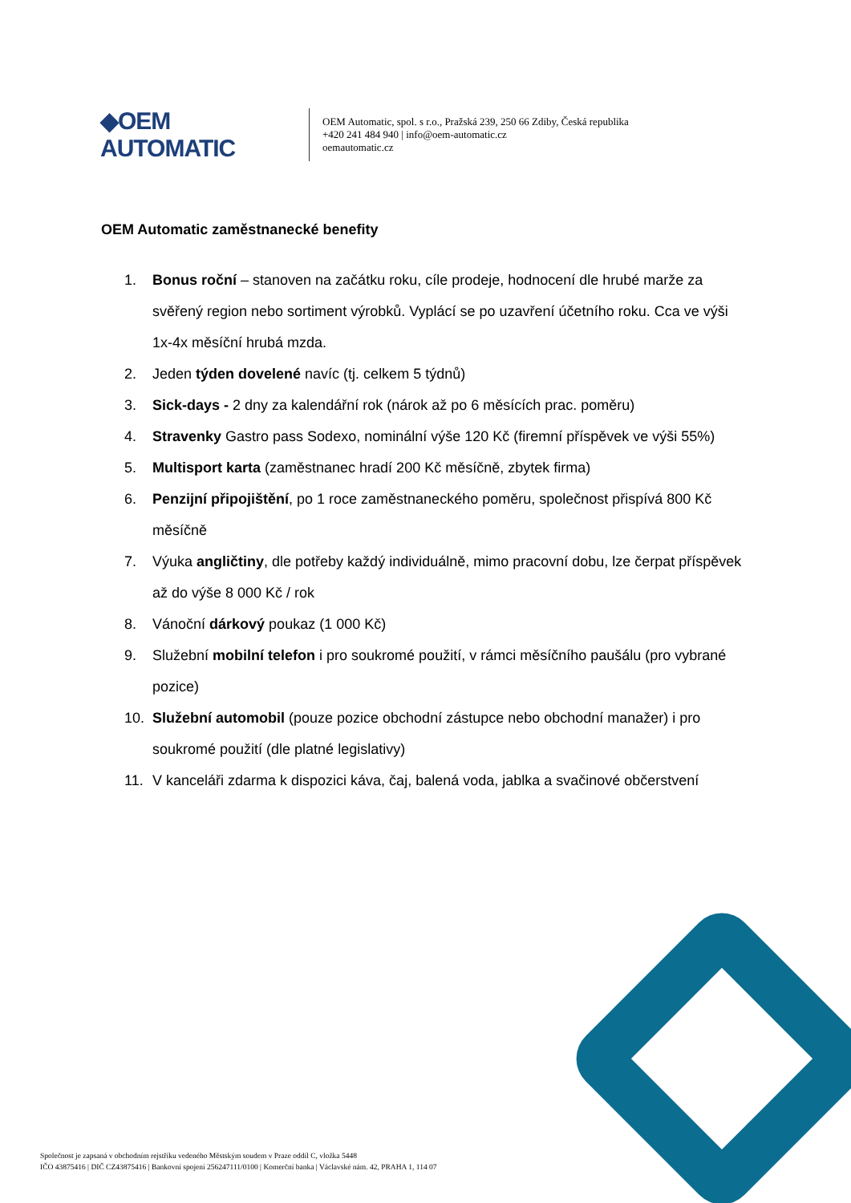◆OEM AUTOMATIC
OEM Automatic, spol. s r.o., Pražská 239, 250 66 Zdiby, Česká republika
+420 241 484 940 | info@oem-automatic.cz
oemautomatic.cz
OEM Automatic zaměstnanecké benefity
1. Bonus roční – stanoven na začátku roku, cíle prodeje, hodnocení dle hrubé marže za svěřený region nebo sortiment výrobků. Vyplácí se po uzavření účetního roku. Cca ve výši 1x-4x měsíční hrubá mzda.
2. Jeden týden dovelené navíc (tj. celkem 5 týdnů)
3. Sick-days - 2 dny za kalendářní rok (nárok až po 6 měsících prac. poměru)
4. Stravenky Gastro pass Sodexo, nominální výše 120 Kč (firemní příspěvek ve výši 55%)
5. Multisport karta (zaměstnanec hradí 200 Kč měsíčně, zbytek firma)
6. Penzijní připojištění, po 1 roce zaměstnaneckého poměru, společnost přispívá 800 Kč měsíčně
7. Výuka angličtiny, dle potřeby každý individuálně, mimo pracovní dobu, lze čerpat příspěvek až do výše 8 000 Kč / rok
8. Vánoční dárkový poukaz (1 000 Kč)
9. Služební mobilní telefon i pro soukromé použití, v rámci měsíčního paušálu (pro vybrané pozice)
10. Služební automobil (pouze pozice obchodní zástupce nebo obchodní manažer) i pro soukromé použití (dle platné legislativy)
11. V kanceláři zdarma k dispozici káva, čaj, balená voda, jablka a svačinové občerstvení
Společnost je zapsaná v obchodním rejstříku vedeného Městským soudem v Praze oddíl C, vložka 5448
IČO 43875416 | DIČ CZ43875416 | Bankovní spojení 256247111/0100 | Komerční banka | Václavské nám. 42, PRAHA 1, 114 07